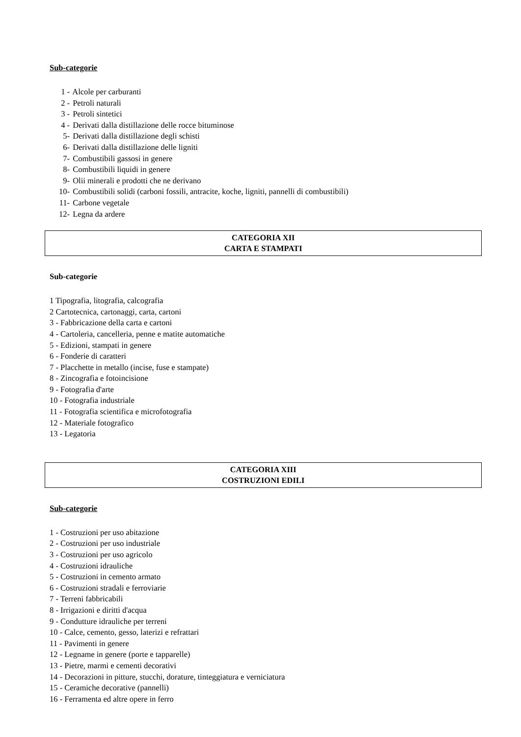Sub-categorie
1 - Alcole per carburanti
2 - Petroli naturali
3 - Petroli sintetici
4 - Derivati dalla distillazione delle rocce bituminose
5- Derivati dalla distillazione degli schisti
6- Derivati dalla distillazione delle ligniti
7- Combustibili gassosi in genere
8- Combustibili liquidi in genere
9- Olii minerali e prodotti che ne derivano
10- Combustibili solidi (carboni fossili, antracite, koche, ligniti, pannelli di combustibili)
11- Carbone vegetale
12- Legna da ardere
CATEGORIA XII
CARTA E STAMPATI
Sub-categorie
1 Tipografia, litografia, calcografia
2 Cartotecnica, cartonaggi, carta, cartoni
3 - Fabbricazione della carta e cartoni
4 - Cartoleria, cancelleria, penne e matite automatiche
5 - Edizioni, stampati in genere
6 - Fonderie di caratteri
7 - Placchette in metallo (incise, fuse e stampate)
8 - Zincografia e fotoincisione
9 - Fotografia d'arte
10 - Fotografia industriale
11 - Fotografia scientifica e microfotografia
12 - Materiale fotografico
13 - Legatoria
CATEGORIA XIII
COSTRUZIONI EDILI
Sub-categorie
1 - Costruzioni per uso abitazione
2 - Costruzioni per uso industriale
3 - Costruzioni per uso agricolo
4 - Costruzioni idrauliche
5 - Costruzioni in cemento armato
6 - Costruzioni stradali e ferroviarie
7 - Terreni fabbricabili
8 - Irrigazioni e diritti d'acqua
9 - Condutture idrauliche per terreni
10 - Calce, cemento, gesso, laterizi e refrattari
11 - Pavimenti in genere
12 - Legname in genere (porte e tapparelle)
13 - Pietre, marmi e cementi decorativi
14 - Decorazioni in pitture, stucchi, dorature, tinteggiatura e verniciatura
15 - Ceramiche decorative (pannelli)
16 - Ferramenta ed altre opere in ferro